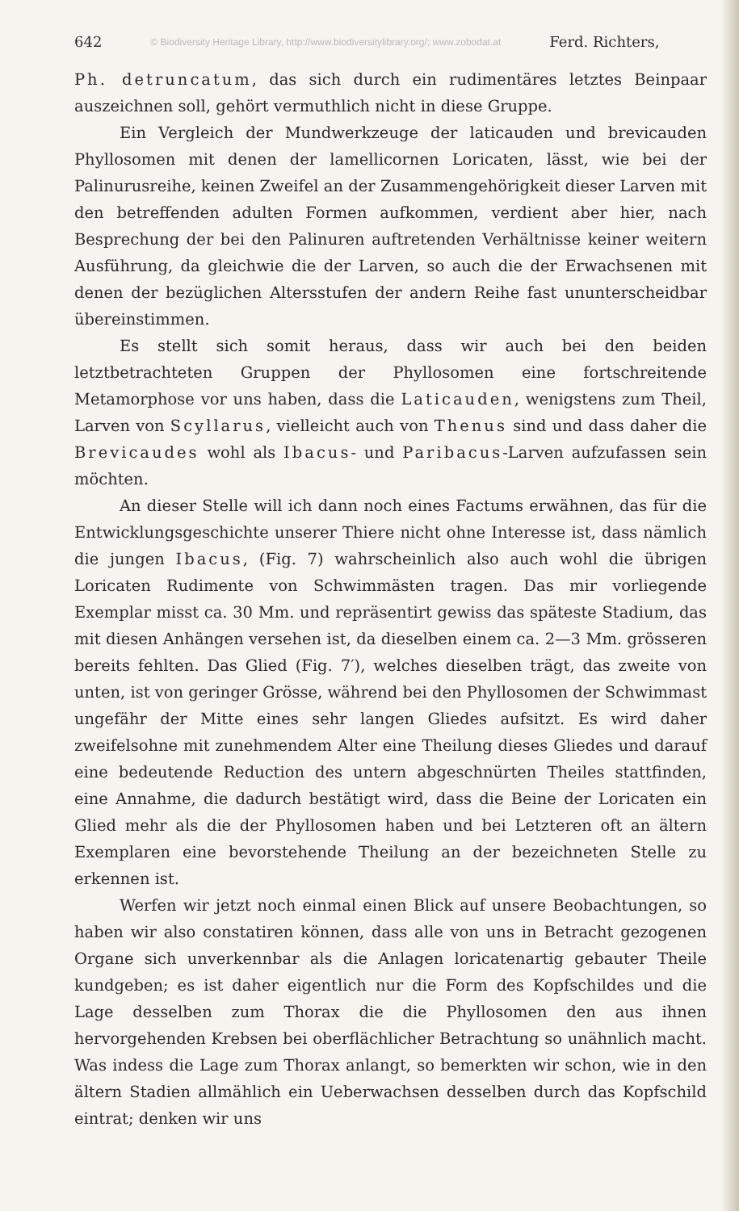642 © Biodiversity Heritage Library, http://www.biodiversitylibrary.org/; www.zobodat.at Ferd. Richters,
Ph. detruncatum, das sich durch ein rudimentäres letztes Beinpaar auszeichnen soll, gehört vermuthlich nicht in diese Gruppe.
Ein Vergleich der Mundwerkzeuge der laticauden und brevicauden Phyllosomen mit denen der lamellicornen Loricaten, lässt, wie bei der Palinurusreihe, keinen Zweifel an der Zusammengehörigkeit dieser Larven mit den betreffenden adulten Formen aufkommen, verdient aber hier, nach Besprechung der bei den Palinuren auftretenden Verhältnisse keiner weitern Ausführung, da gleichwie die der Larven, so auch die der Erwachsenen mit denen der bezüglichen Altersstufen der andern Reihe fast ununterscheidbar übereinstimmen.
Es stellt sich somit heraus, dass wir auch bei den beiden letztbetrachteten Gruppen der Phyllosomen eine fortschreitende Metamorphose vor uns haben, dass die Laticauden, wenigstens zum Theil, Larven von Scyllarus, vielleicht auch von Thenus sind und dass daher die Brevicaudes wohl als Ibacus- und Paribacus-Larven aufzufassen sein möchten.
An dieser Stelle will ich dann noch eines Factums erwähnen, das für die Entwicklungsgeschichte unserer Thiere nicht ohne Interesse ist, dass nämlich die jungen Ibacus, (Fig. 7) wahrscheinlich also auch wohl die übrigen Loricaten Rudimente von Schwimmästen tragen. Das mir vorliegende Exemplar misst ca. 30 Mm. und repräsentirt gewiss das späteste Stadium, das mit diesen Anhängen versehen ist, da dieselben einem ca. 2—3 Mm. grösseren bereits fehlten. Das Glied (Fig. 7′), welches dieselben trägt, das zweite von unten, ist von geringer Grösse, während bei den Phyllosomen der Schwimmast ungefähr der Mitte eines sehr langen Gliedes aufsitzt. Es wird daher zweifelsohne mit zunehmendem Alter eine Theilung dieses Gliedes und darauf eine bedeutende Reduction des untern abgeschnürten Theiles stattfinden, eine Annahme, die dadurch bestätigt wird, dass die Beine der Loricaten ein Glied mehr als die der Phyllosomen haben und bei Letzteren oft an ältern Exemplaren eine bevorstehende Theilung an der bezeichneten Stelle zu erkennen ist.
Werfen wir jetzt noch einmal einen Blick auf unsere Beobachtungen, so haben wir also constatiren können, dass alle von uns in Betracht gezogenen Organe sich unverkennbar als die Anlagen loricatenartig gebauter Theile kundgeben; es ist daher eigentlich nur die Form des Kopfschildes und die Lage desselben zum Thorax die die Phyllosomen den aus ihnen hervorgehenden Krebsen bei oberflächlicher Betrachtung so unähnlich macht. Was indess die Lage zum Thorax anlangt, so bemerkten wir schon, wie in den ältern Stadien allmählich ein Ueberwachsen desselben durch das Kopfschild eintrat; denken wir uns